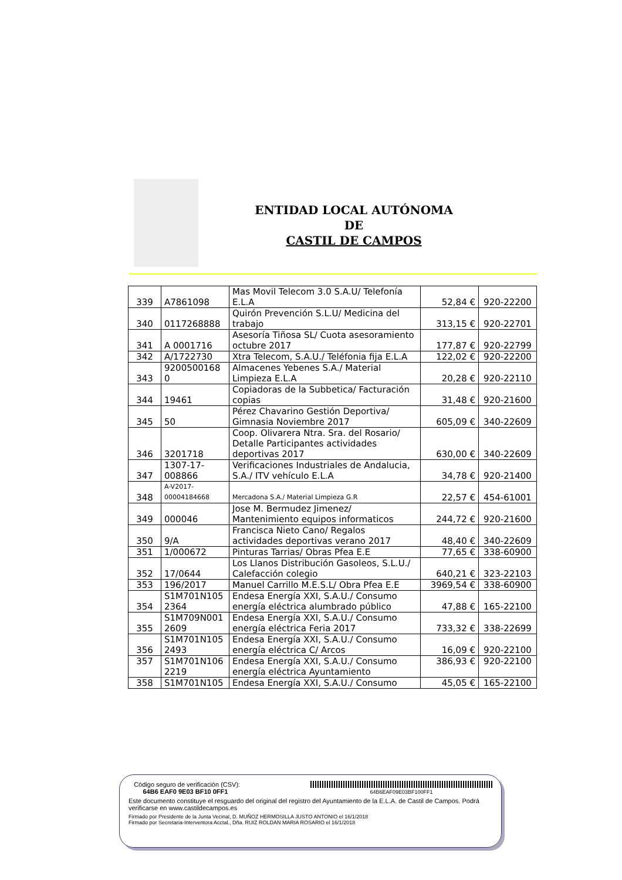ENTIDAD LOCAL AUTÓNOMA
DE
CASTIL DE CAMPOS
| 339 | A7861098 | Mas Movil Telecom 3.0 S.A.U/ Telefonía E.L.A | 52,84 € | 920-22200 |
| 340 | 0117268888 | Quirón Prevención S.L.U/ Medicina del trabajo | 313,15 € | 920-22701 |
| 341 | A 0001716 | Asesoría Tiñosa SL/ Cuota asesoramiento octubre 2017 | 177,87 € | 920-22799 |
| 342 | A/1722730 | Xtra Telecom, S.A.U./ Teléfonia fija E.L.A | 122,02 € | 920-22200 |
| 343 | 9200500168 0 | Almacenes Yebenes S.A./ Material Limpieza E.L.A | 20,28 € | 920-22110 |
| 344 | 19461 | Copiadoras de la Subbetica/ Facturación copias | 31,48 € | 920-21600 |
| 345 | 50 | Pérez Chavarino Gestión Deportiva/ Gimnasia Noviembre 2017 | 605,09 € | 340-22609 |
| 346 | 3201718 | Coop. Olivarera Ntra. Sra. del Rosario/ Detalle Participantes actividades deportivas 2017 | 630,00 € | 340-22609 |
| 347 | 1307-17-008866 | Verificaciones Industriales de Andalucia, S.A./ ITV vehículo E.L.A | 34,78 € | 920-21400 |
| 348 | A-V2017-00004184668 | Mercadona S.A./ Material Limpieza G.R | 22,57 € | 454-61001 |
| 349 | 000046 | Jose M. Bermudez Jimenez/ Mantenimiento equipos informaticos | 244,72 € | 920-21600 |
| 350 | 9/A | Francisca Nieto Cano/ Regalos actividades deportivas verano 2017 | 48,40 € | 340-22609 |
| 351 | 1/000672 | Pinturas Tarrias/ Obras Pfea E.E | 77,65 € | 338-60900 |
| 352 | 17/0644 | Los Llanos Distribución Gasoleos, S.L.U./ Calefacción colegio | 640,21 € | 323-22103 |
| 353 | 196/2017 | Manuel Carrillo M.E.S.L/ Obra Pfea E.E | 3969,54 € | 338-60900 |
| 354 | S1M701N105 2364 | Endesa Energía XXI, S.A.U./ Consumo energía eléctrica alumbrado público | 47,88 € | 165-22100 |
| 355 | S1M709N001 2609 | Endesa Energía XXI, S.A.U./ Consumo energía eléctrica Feria 2017 | 733,32 € | 338-22699 |
| 356 | S1M701N105 2493 | Endesa Energía XXI, S.A.U./ Consumo energía eléctrica C/ Arcos | 16,09 € | 920-22100 |
| 357 | S1M701N106 2219 | Endesa Energía XXI, S.A.U./ Consumo energía eléctrica Ayuntamiento | 386,93 € | 920-22100 |
| 358 | S1M701N105 | Endesa Energía XXI, S.A.U./ Consumo | 45,05 € | 165-22100 |
Código seguro de verificación (CSV):
64B6 EAF0 9E03 BF10 0FF1
64B6EAF09E03BF100FF1
Este documento constituye el resguardo del original del registro del Ayuntamiento de la E.L.A. de Castil de Campos. Podrá verificarse en www.castildecampos.es
Firmado por Presidente de la Junta Vecinal, D. MUÑOZ HERMOSILLA JUSTO ANTONIO el 16/1/2018
Firmado por Secretaria-Interventora Acctal., Dña. RUIZ ROLDAN MARIA ROSARIO el 16/1/2018